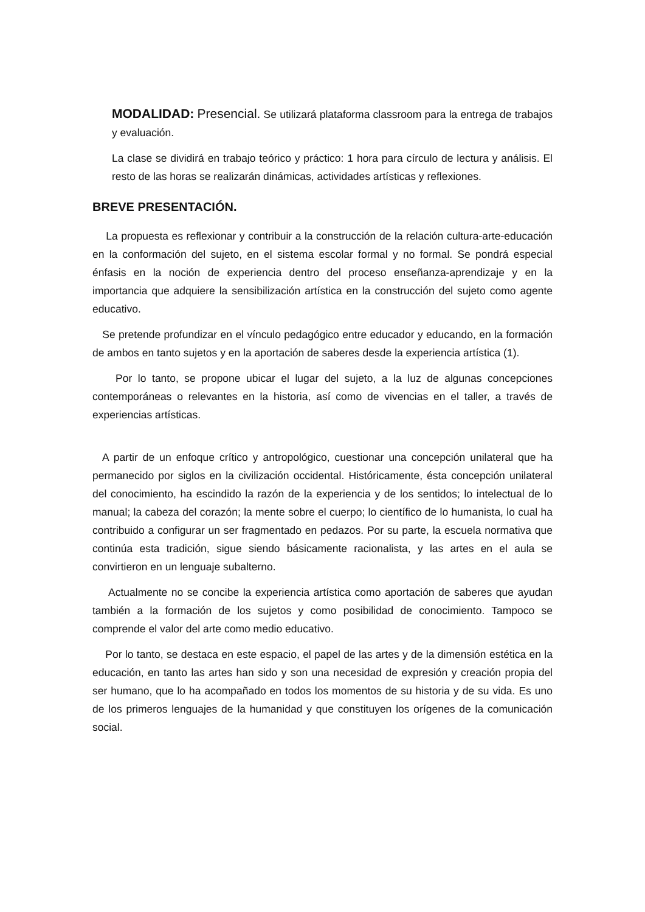MODALIDAD: Presencial. Se utilizará plataforma classroom para la entrega de trabajos y evaluación.
La clase se dividirá en trabajo teórico y práctico: 1 hora para círculo de lectura y análisis. El resto de las horas se realizarán dinámicas, actividades artísticas y reflexiones.
BREVE PRESENTACIÓN.
La propuesta es reflexionar y contribuir a la construcción de la relación cultura-arte-educación en la conformación del sujeto, en el sistema escolar formal y no formal. Se pondrá especial énfasis en la noción de experiencia dentro del proceso enseñanza-aprendizaje y en la importancia que adquiere la sensibilización artística en la construcción del sujeto como agente educativo.
Se pretende profundizar en el vínculo pedagógico entre educador y educando, en la formación de ambos en tanto sujetos y en la aportación de saberes desde la experiencia artística (1).
Por lo tanto, se propone ubicar el lugar del sujeto, a la luz de algunas concepciones contemporáneas o relevantes en la historia, así como de vivencias en el taller, a través de experiencias artísticas.
A partir de un enfoque crítico y antropológico, cuestionar una concepción unilateral que ha permanecido por siglos en la civilización occidental. Históricamente, ésta concepción unilateral del conocimiento, ha escindido la razón de la experiencia y de los sentidos; lo intelectual de lo manual; la cabeza del corazón; la mente sobre el cuerpo; lo científico de lo humanista, lo cual ha contribuido a configurar un ser fragmentado en pedazos. Por su parte, la escuela normativa que continúa esta tradición, sigue siendo básicamente racionalista, y las artes en el aula se convirtieron en un lenguaje subalterno.
Actualmente no se concibe la experiencia artística como aportación de saberes que ayudan también a la formación de los sujetos y como posibilidad de conocimiento. Tampoco se comprende el valor del arte como medio educativo.
Por lo tanto, se destaca en este espacio, el papel de las artes y de la dimensión estética en la educación, en tanto las artes han sido y son una necesidad de expresión y creación propia del ser humano, que lo ha acompañado en todos los momentos de su historia y de su vida. Es uno de los primeros lenguajes de la humanidad y que constituyen los orígenes de la comunicación social.